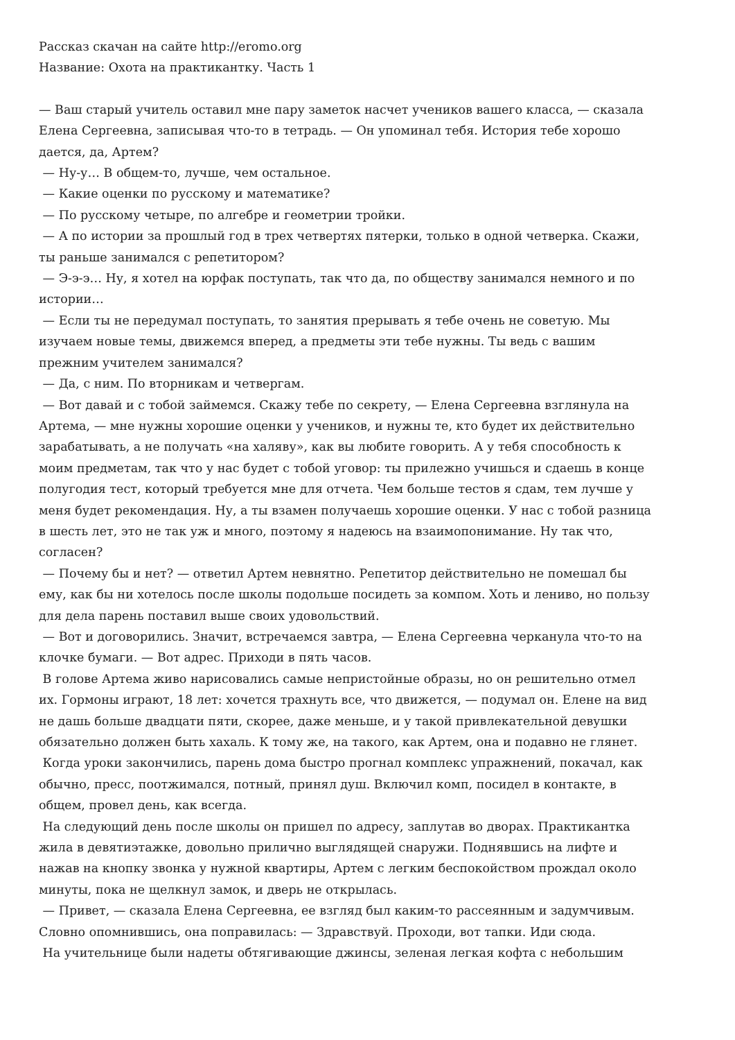Рассказ скачан на сайте http://eromo.org
Название: Охота на практикантку. Часть 1
— Ваш старый учитель оставил мне пару заметок насчет учеников вашего класса, — сказала
Елена Сергеевна, записывая что-то в тетрадь. — Он упоминал тебя. История тебе хорошо
дается, да, Артем?
— Ну-у… В общем-то, лучше, чем остальное.
— Какие оценки по русскому и математике?
— По русскому четыре, по алгебре и геометрии тройки.
— А по истории за прошлый год в трех четвертях пятерки, только в одной четверка. Скажи,
ты раньше занимался с репетитором?
— Э-э-э… Ну, я хотел на юрфак поступать, так что да, по обществу занимался немного и по
истории…
— Если ты не передумал поступать, то занятия прерывать я тебе очень не советую. Мы
изучаем новые темы, движемся вперед, а предметы эти тебе нужны. Ты ведь с вашим
прежним учителем занимался?
— Да, с ним. По вторникам и четвергам.
— Вот давай и с тобой займемся. Скажу тебе по секрету, — Елена Сергеевна взглянула на
Артема, — мне нужны хорошие оценки у учеников, и нужны те, кто будет их действительно
зарабатывать, а не получать «на халяву», как вы любите говорить. А у тебя способность к
моим предметам, так что у нас будет с тобой уговор: ты прилежно учишься и сдаешь в конце
полугодия тест, который требуется мне для отчета. Чем больше тестов я сдам, тем лучше у
меня будет рекомендация. Ну, а ты взамен получаешь хорошие оценки. У нас с тобой разница
в шесть лет, это не так уж и много, поэтому я надеюсь на взаимопонимание. Ну так что,
согласен?
— Почему бы и нет? — ответил Артем невнятно. Репетитор действительно не помешал бы
ему, как бы ни хотелось после школы подольше посидеть за компом. Хоть и лениво, но пользу
для дела парень поставил выше своих удовольствий.
— Вот и договорились. Значит, встречаемся завтра, — Елена Сергеевна черканула что-то на
клочке бумаги. — Вот адрес. Приходи в пять часов.
В голове Артема живо нарисовались самые непристойные образы, но он решительно отмел
их. Гормоны играют, 18 лет: хочется трахнуть все, что движется, — подумал он. Елене на вид
не дашь больше двадцати пяти, скорее, даже меньше, и у такой привлекательной девушки
обязательно должен быть хахаль. К тому же, на такого, как Артем, она и подавно не глянет.
Когда уроки закончились, парень дома быстро прогнал комплекс упражнений, покачал, как
обычно, пресс, поотжимался, потный, принял душ. Включил комп, посидел в контакте, в
общем, провел день, как всегда.
На следующий день после школы он пришел по адресу, заплутав во дворах. Практикантка
жила в девятиэтажке, довольно прилично выглядящей снаружи. Поднявшись на лифте и
нажав на кнопку звонка у нужной квартиры, Артем с легким беспокойством прождал около
минуты, пока не щелкнул замок, и дверь не открылась.
— Привет, — сказала Елена Сергеевна, ее взгляд был каким-то рассеянным и задумчивым.
Словно опомнившись, она поправилась: — Здравствуй. Проходи, вот тапки. Иди сюда.
На учительнице были надеты обтягивающие джинсы, зеленая легкая кофта с небольшим